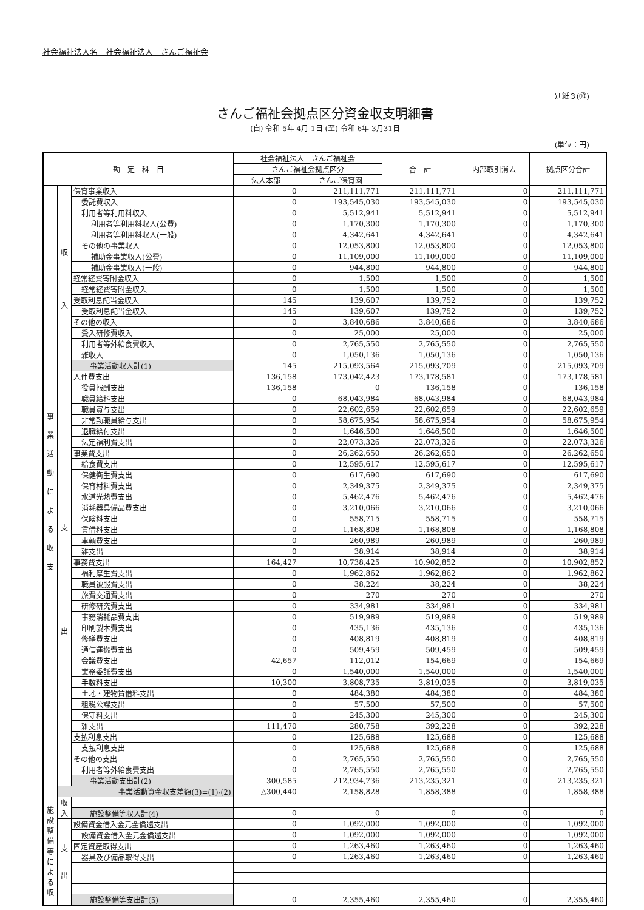社会福祉法人名　社会福祉法人　さんご福祉会
別紙３(⑩)
さんご福祉会拠点区分資金収支明細書
(自) 令和 5年 4月 1日 (至) 令和 6年 3月31日
(単位：円)
| 勘 定 科 目 | | | 社会福祉法人 さんご福祉会 | | 合 計 | 内部取引消去 | 拠点区分合計 |
| --- | --- | --- | --- | --- | --- | --- | --- |
| | | | さんご福祉会拠点区分 | | | | |
| | | | 法人本部 | さんご保育園 | | | |
| 事 業 活 動 に よ る 収 支 | 収 入 | 保育事業収入 | 0 | 211,111,771 | 211,111,771 | 0 | 211,111,771 |
| | | 委託費収入 | 0 | 193,545,030 | 193,545,030 | 0 | 193,545,030 |
| | | 利用者等利用料収入 | 0 | 5,512,941 | 5,512,941 | 0 | 5,512,941 |
| | | 利用者等利用料収入(公費) | 0 | 1,170,300 | 1,170,300 | 0 | 1,170,300 |
| | | 利用者等利用料収入(一般) | 0 | 4,342,641 | 4,342,641 | 0 | 4,342,641 |
| | | その他の事業収入 | 0 | 12,053,800 | 12,053,800 | 0 | 12,053,800 |
| | | 補助金事業収入(公費) | 0 | 11,109,000 | 11,109,000 | 0 | 11,109,000 |
| | | 補助金事業収入(一般) | 0 | 944,800 | 944,800 | 0 | 944,800 |
| | | 経常経費寄附金収入 | 0 | 1,500 | 1,500 | 0 | 1,500 |
| | | 経常経費寄附金収入 | 0 | 1,500 | 1,500 | 0 | 1,500 |
| | | 受取利息配当金収入 | 145 | 139,607 | 139,752 | 0 | 139,752 |
| | | 受取利息配当金収入 | 145 | 139,607 | 139,752 | 0 | 139,752 |
| | | その他の収入 | 0 | 3,840,686 | 3,840,686 | 0 | 3,840,686 |
| | | 受入研修費収入 | 0 | 25,000 | 25,000 | 0 | 25,000 |
| | | 利用者等外給食費収入 | 0 | 2,765,550 | 2,765,550 | 0 | 2,765,550 |
| | | 雑収入 | 0 | 1,050,136 | 1,050,136 | 0 | 1,050,136 |
| | | 事業活動収入計(1) | 145 | 215,093,564 | 215,093,709 | 0 | 215,093,709 |
| | 支 出 | 人件費支出 | 136,158 | 173,042,423 | 173,178,581 | 0 | 173,178,581 |
| | | 役員報酬支出 | 136,158 | 0 | 136,158 | 0 | 136,158 |
| | | 職員給料支出 | 0 | 68,043,984 | 68,043,984 | 0 | 68,043,984 |
| | | 職員賞与支出 | 0 | 22,602,659 | 22,602,659 | 0 | 22,602,659 |
| | | 非常勤職員給与支出 | 0 | 58,675,954 | 58,675,954 | 0 | 58,675,954 |
| | | 退職給付支出 | 0 | 1,646,500 | 1,646,500 | 0 | 1,646,500 |
| | | 法定福利費支出 | 0 | 22,073,326 | 22,073,326 | 0 | 22,073,326 |
| | | 事業費支出 | 0 | 26,262,650 | 26,262,650 | 0 | 26,262,650 |
| | | 給食費支出 | 0 | 12,595,617 | 12,595,617 | 0 | 12,595,617 |
| | | 保健衛生費支出 | 0 | 617,690 | 617,690 | 0 | 617,690 |
| | | 保育材料費支出 | 0 | 2,349,375 | 2,349,375 | 0 | 2,349,375 |
| | | 水道光熱費支出 | 0 | 5,462,476 | 5,462,476 | 0 | 5,462,476 |
| | | 消耗器具備品費支出 | 0 | 3,210,066 | 3,210,066 | 0 | 3,210,066 |
| | | 保険料支出 | 0 | 558,715 | 558,715 | 0 | 558,715 |
| | | 賃借料支出 | 0 | 1,168,808 | 1,168,808 | 0 | 1,168,808 |
| | | 車輌費支出 | 0 | 260,989 | 260,989 | 0 | 260,989 |
| | | 雑支出 | 0 | 38,914 | 38,914 | 0 | 38,914 |
| | | 事務費支出 | 164,427 | 10,738,425 | 10,902,852 | 0 | 10,902,852 |
| | | 福利厚生費支出 | 0 | 1,962,862 | 1,962,862 | 0 | 1,962,862 |
| | | 職員被服費支出 | 0 | 38,224 | 38,224 | 0 | 38,224 |
| | | 旅費交通費支出 | 0 | 270 | 270 | 0 | 270 |
| | | 研修研究費支出 | 0 | 334,981 | 334,981 | 0 | 334,981 |
| | | 事務消耗品費支出 | 0 | 519,989 | 519,989 | 0 | 519,989 |
| | | 印刷製本費支出 | 0 | 435,136 | 435,136 | 0 | 435,136 |
| | | 修繕費支出 | 0 | 408,819 | 408,819 | 0 | 408,819 |
| | | 通信運搬費支出 | 0 | 509,459 | 509,459 | 0 | 509,459 |
| | | 会議費支出 | 42,657 | 112,012 | 154,669 | 0 | 154,669 |
| | | 業務委託費支出 | 0 | 1,540,000 | 1,540,000 | 0 | 1,540,000 |
| | | 手数料支出 | 10,300 | 3,808,735 | 3,819,035 | 0 | 3,819,035 |
| | | 土地・建物賃借料支出 | 0 | 484,380 | 484,380 | 0 | 484,380 |
| | | 租税公課支出 | 0 | 57,500 | 57,500 | 0 | 57,500 |
| | | 保守料支出 | 0 | 245,300 | 245,300 | 0 | 245,300 |
| | | 雑支出 | 111,470 | 280,758 | 392,228 | 0 | 392,228 |
| | | 支払利息支出 | 0 | 125,688 | 125,688 | 0 | 125,688 |
| | | 支払利息支出 | 0 | 125,688 | 125,688 | 0 | 125,688 |
| | | その他の支出 | 0 | 2,765,550 | 2,765,550 | 0 | 2,765,550 |
| | | 利用者等外給食費支出 | 0 | 2,765,550 | 2,765,550 | 0 | 2,765,550 |
| | | 事業活動支出計(2) | 300,585 | 212,934,736 | 213,235,321 | 0 | 213,235,321 |
| | 事業活動資金収支差額(3)=(1)-(2) | | △300,440 | 2,158,828 | 1,858,388 | 0 | 1,858,388 |
| 施 設 整 備 等 に よ る 収 | 収 入 | | | | | | |
| | | 施設整備等収入計(4) | 0 | 0 | 0 | 0 | 0 |
| | 支 出 | 設備資金借入金元金償還支出 | 0 | 1,092,000 | 1,092,000 | 0 | 1,092,000 |
| | | 設備資金借入金元金償還支出 | 0 | 1,092,000 | 1,092,000 | 0 | 1,092,000 |
| | | 固定資産取得支出 | 0 | 1,263,460 | 1,263,460 | 0 | 1,263,460 |
| | | 器具及び備品取得支出 | 0 | 1,263,460 | 1,263,460 | 0 | 1,263,460 |
| | | 施設整備等支出計(5) | 0 | 2,355,460 | 2,355,460 | 0 | 2,355,460 |